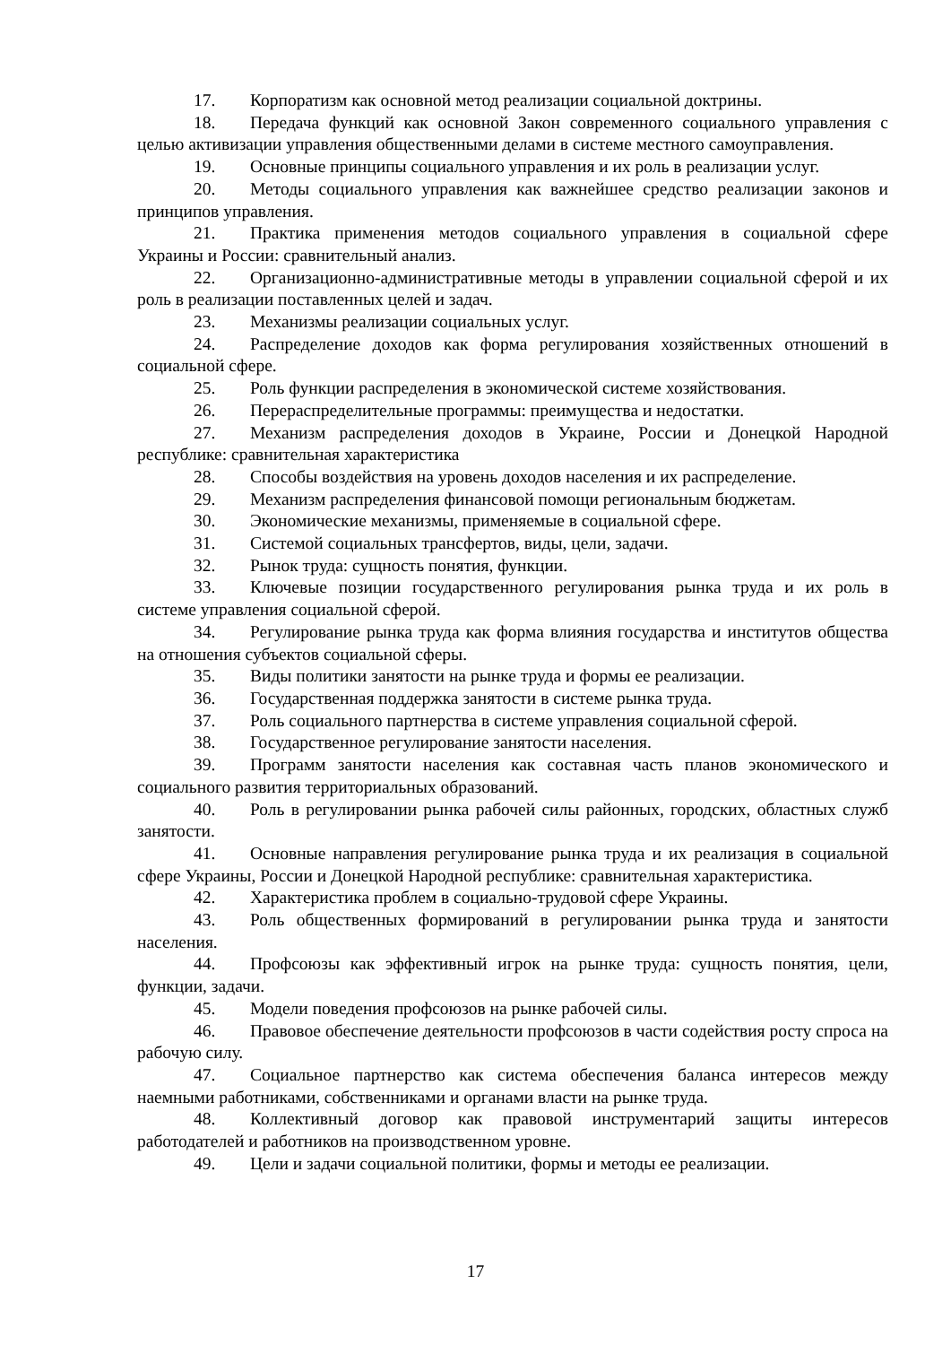17. Корпоратизм как основной метод реализации социальной доктрины.
18. Передача функций как основной Закон современного социального управления с целью активизации управления общественными делами в системе местного самоуправления.
19. Основные принципы социального управления и их роль в реализации услуг.
20. Методы социального управления как важнейшее средство реализации законов и принципов управления.
21. Практика применения методов социального управления в социальной сфере Украины и России: сравнительный анализ.
22. Организационно-административные методы в управлении социальной сферой и их роль в реализации поставленных целей и задач.
23. Механизмы реализации социальных услуг.
24. Распределение доходов как форма регулирования хозяйственных отношений в социальной сфере.
25. Роль функции распределения в экономической системе хозяйствования.
26. Перераспределительные программы: преимущества и недостатки.
27. Механизм распределения доходов в Украине, России и Донецкой Народной республике: сравнительная характеристика
28. Способы воздействия на уровень доходов населения и их распределение.
29. Механизм распределения финансовой помощи региональным бюджетам.
30. Экономические механизмы, применяемые в социальной сфере.
31. Системой социальных трансфертов, виды, цели, задачи.
32. Рынок труда: сущность понятия, функции.
33. Ключевые позиции государственного регулирования рынка труда и их роль в системе управления социальной сферой.
34. Регулирование рынка труда как форма влияния государства и институтов общества на отношения субъектов социальной сферы.
35. Виды политики занятости на рынке труда и формы ее реализации.
36. Государственная поддержка занятости в системе рынка труда.
37. Роль социального партнерства в системе управления социальной сферой.
38. Государственное регулирование занятости населения.
39. Программ занятости населения как составная часть планов экономического и социального развития территориальных образований.
40. Роль в регулировании рынка рабочей силы районных, городских, областных служб занятости.
41. Основные направления регулирование рынка труда и их реализация в социальной сфере Украины, России и Донецкой Народной республике: сравнительная характеристика.
42. Характеристика проблем в социально-трудовой сфере Украины.
43. Роль общественных формирований в регулировании рынка труда и занятости населения.
44. Профсоюзы как эффективный игрок на рынке труда: сущность понятия, цели, функции, задачи.
45. Модели поведения профсоюзов на рынке рабочей силы.
46. Правовое обеспечение деятельности профсоюзов в части содействия росту спроса на рабочую силу.
47. Социальное партнерство как система обеспечения баланса интересов между наемными работниками, собственниками и органами власти на рынке труда.
48. Коллективный договор как правовой инструментарий защиты интересов работодателей и работников на производственном уровне.
49. Цели и задачи социальной политики, формы и методы ее реализации.
17